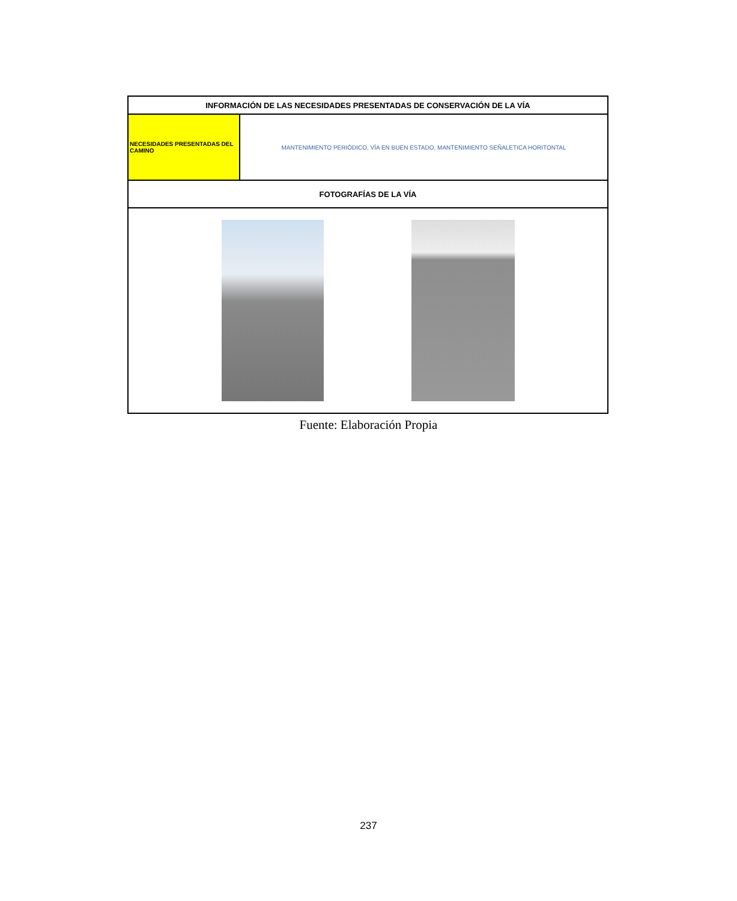| INFORMACIÓN DE LAS NECESIDADES PRESENTADAS DE CONSERVACIÓN DE LA VÍA | |
| --- | --- |
| NECESIDADES PRESENTADAS DEL CAMINO | MANTENIMIENTO PERIÓDICO, VÍA EN BUEN ESTADO, MANTENIMIENTO SEÑALETICA HORITONTAL |
| FOTOGRAFÍAS DE LA VÍA | |
Fuente: Elaboración Propia
237